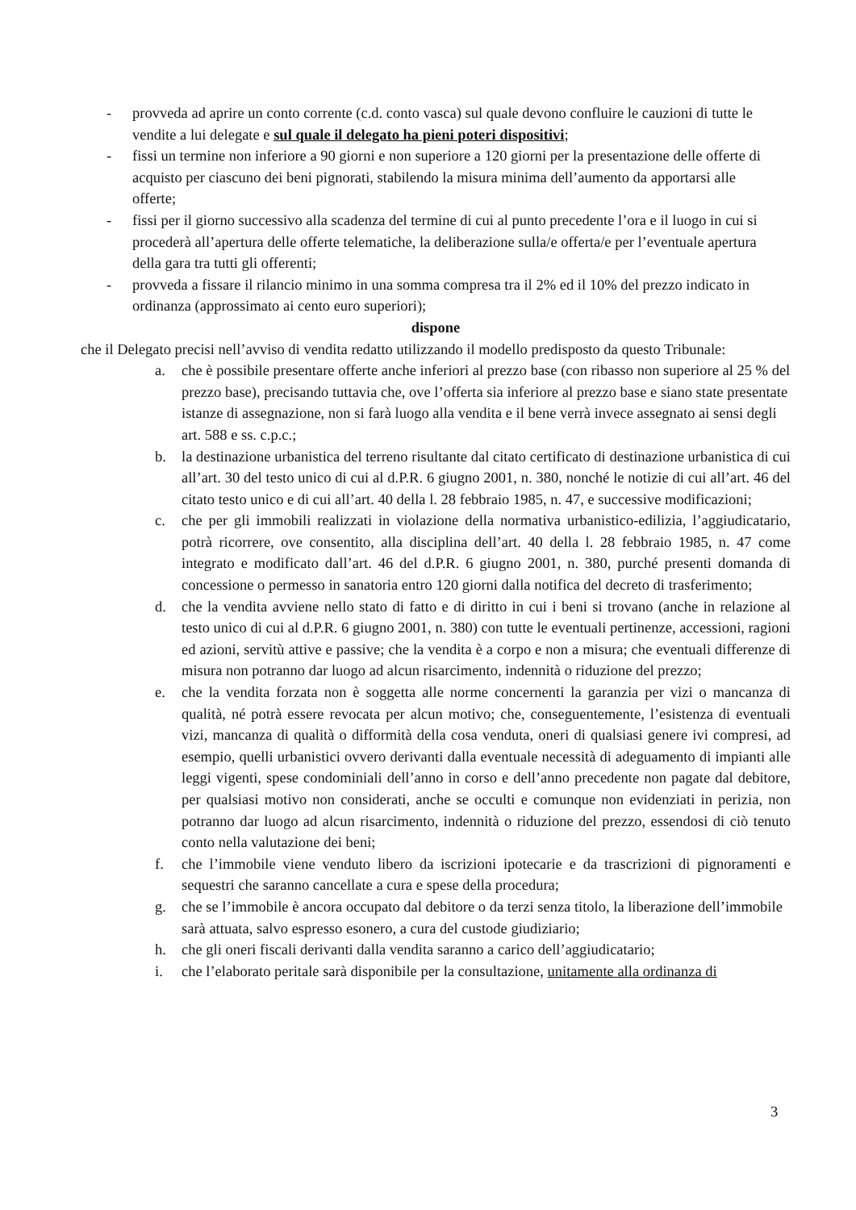- provveda ad aprire un conto corrente (c.d. conto vasca) sul quale devono confluire le cauzioni di tutte le vendite a lui delegate e sul quale il delegato ha pieni poteri dispositivi;
- fissi un termine non inferiore a 90 giorni e non superiore a 120 giorni per la presentazione delle offerte di acquisto per ciascuno dei beni pignorati, stabilendo la misura minima dell’aumento da apportarsi alle offerte;
- fissi per il giorno successivo alla scadenza del termine di cui al punto precedente l’ora e il luogo in cui si procederà all’apertura delle offerte telematiche, la deliberazione sulla/e offerta/e per l’eventuale apertura della gara tra tutti gli offerenti;
- provveda a fissare il rilancio minimo in una somma compresa tra il 2% ed il 10% del prezzo indicato in ordinanza (approssimato ai cento euro superiori);
dispone
che il Delegato precisi nell’avviso di vendita redatto utilizzando il modello predisposto da questo Tribunale:
a. che è possibile presentare offerte anche inferiori al prezzo base (con ribasso non superiore al 25 % del prezzo base), precisando tuttavia che, ove l’offerta sia inferiore al prezzo base e siano state presentate istanze di assegnazione, non si farà luogo alla vendita e il bene verrà invece assegnato ai sensi degli art. 588 e ss. c.p.c.;
b. la destinazione urbanistica del terreno risultante dal citato certificato di destinazione urbanistica di cui all’art. 30 del testo unico di cui al d.P.R. 6 giugno 2001, n. 380, nonché le notizie di cui all’art. 46 del citato testo unico e di cui all’art. 40 della l. 28 febbraio 1985, n. 47, e successive modificazioni;
c. che per gli immobili realizzati in violazione della normativa urbanistico-edilizia, l’aggiudicatario, potrà ricorrere, ove consentito, alla disciplina dell’art. 40 della l. 28 febbraio 1985, n. 47 come integrato e modificato dall’art. 46 del d.P.R. 6 giugno 2001, n. 380, purché presenti domanda di concessione o permesso in sanatoria entro 120 giorni dalla notifica del decreto di trasferimento;
d. che la vendita avviene nello stato di fatto e di diritto in cui i beni si trovano (anche in relazione al testo unico di cui al d.P.R. 6 giugno 2001, n. 380) con tutte le eventuali pertinenze, accessioni, ragioni ed azioni, servitù attive e passive; che la vendita è a corpo e non a misura; che eventuali differenze di misura non potranno dar luogo ad alcun risarcimento, indennità o riduzione del prezzo;
e. che la vendita forzata non è soggetta alle norme concernenti la garanzia per vizi o mancanza di qualità, né potrà essere revocata per alcun motivo; che, conseguentemente, l’esistenza di eventuali vizi, mancanza di qualità o difformità della cosa venduta, oneri di qualsiasi genere ivi compresi, ad esempio, quelli urbanistici ovvero derivanti dalla eventuale necessità di adeguamento di impianti alle leggi vigenti, spese condominiali dell’anno in corso e dell’anno precedente non pagate dal debitore, per qualsiasi motivo non considerati, anche se occulti e comunque non evidenziati in perizia, non potranno dar luogo ad alcun risarcimento, indennità o riduzione del prezzo, essendosi di ciò tenuto conto nella valutazione dei beni;
f. che l’immobile viene venduto libero da iscrizioni ipotecarie e da trascrizioni di pignoramenti e sequestri che saranno cancellate a cura e spese della procedura;
g. che se l’immobile è ancora occupato dal debitore o da terzi senza titolo, la liberazione dell’immobile sarà attuata, salvo espresso esonero, a cura del custode giudiziario;
h. che gli oneri fiscali derivanti dalla vendita saranno a carico dell’aggiudicatario;
i. che l’elaborato peritale sarà disponibile per la consultazione, unitamente alla ordinanza di
3